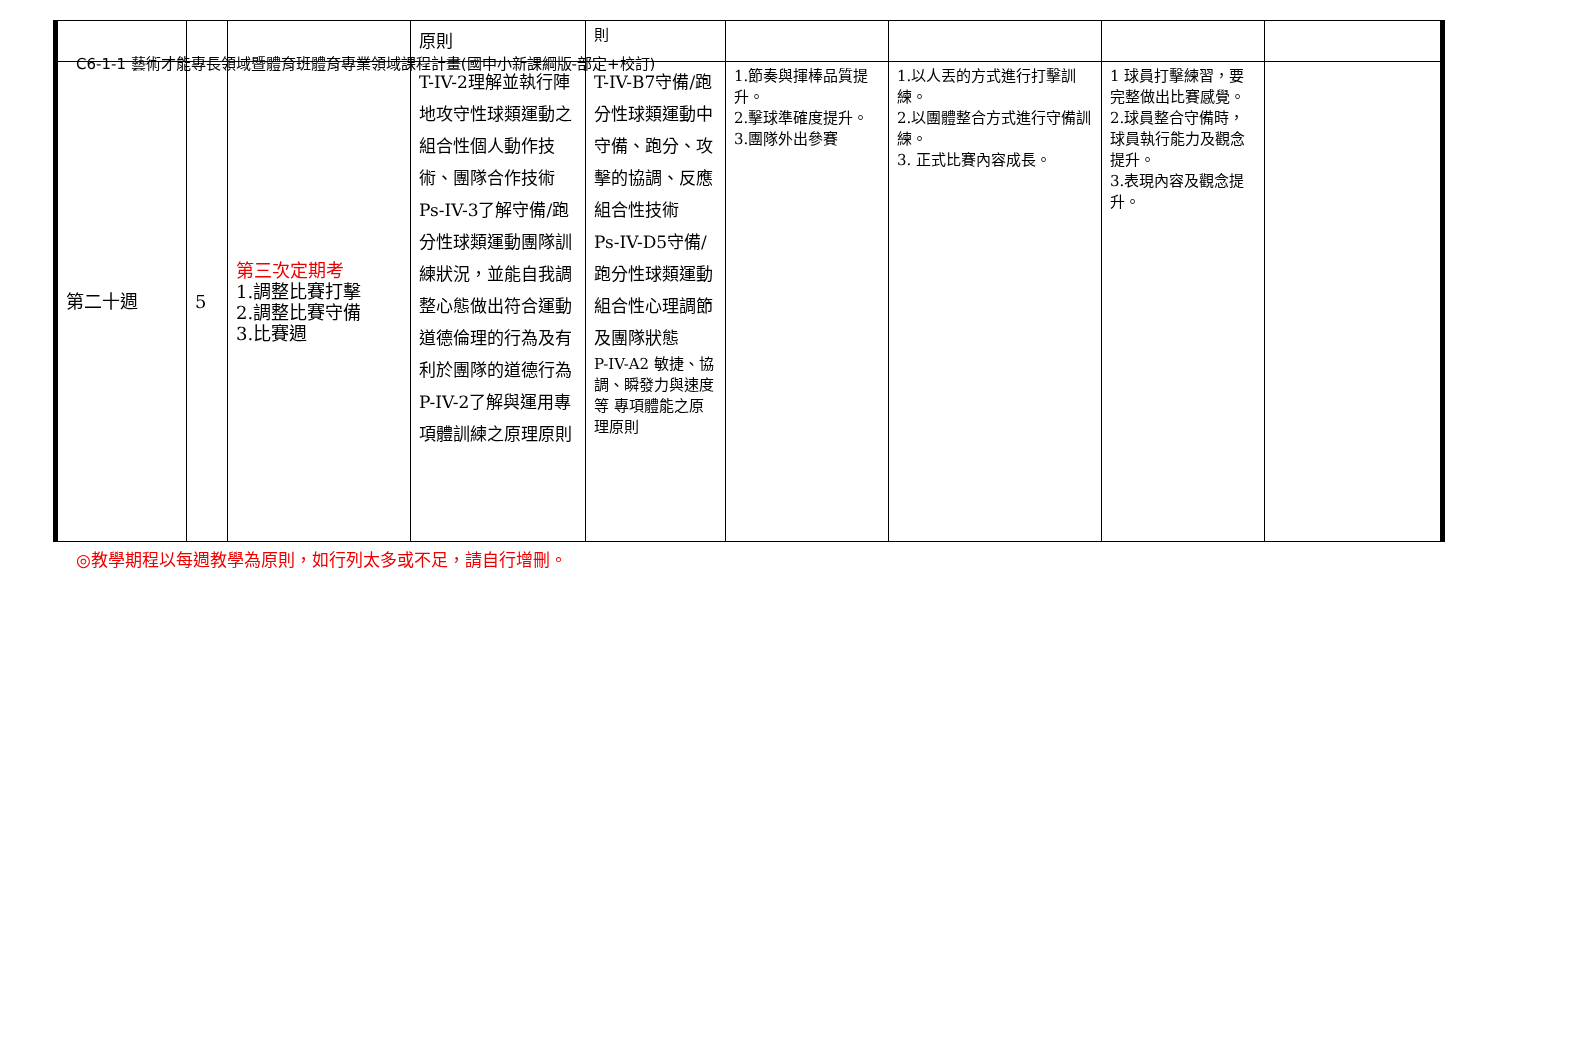C6-1-1 藝術才能專長領域暨體育班體育專業領域課程計畫(國中小新課綱版-部定+校訂)
| | | | 原則 | 則 | | | | |
| 第二十週 | 5 | 第三次定期考 1.調整比賽打擊 2.調整比賽守備 3.比賽週 | T-IV-2理解並執行陣地攻守性球類運動之組合性個人動作技術、團隊合作技術 Ps-IV-3了解守備/跑分性球類運動團隊訓練狀況，並能自我調整心態做出符合運動道德倫理的行為及有利於團隊的道德行為 P-IV-2了解與運用專項體訓練之原理原則 | T-IV-B7守備/跑分性球類運動中守備、跑分、攻擊的協調、反應組合性技術 Ps-IV-D5守備/跑分性球類運動組合性心理調節及團隊狀態 P-IV-A2 敏捷、協調、瞬發力與速度等 專項體能之原理原則 | 1.節奏與揮棒品質提升。 2.擊球準確度提升。 3.團隊外出參賽 | 1.以人丟的方式進行打擊訓練。 2.以團體整合方式進行守備訓練。 3. 正式比賽內容成長。 | 1 球員打擊練習，要完整做出比賽感覺。 2.球員整合守備時，球員執行能力及觀念提升。 3.表現內容及觀念提升。 | |
◎教學期程以每週教學為原則，如行列太多或不足，請自行增刪。